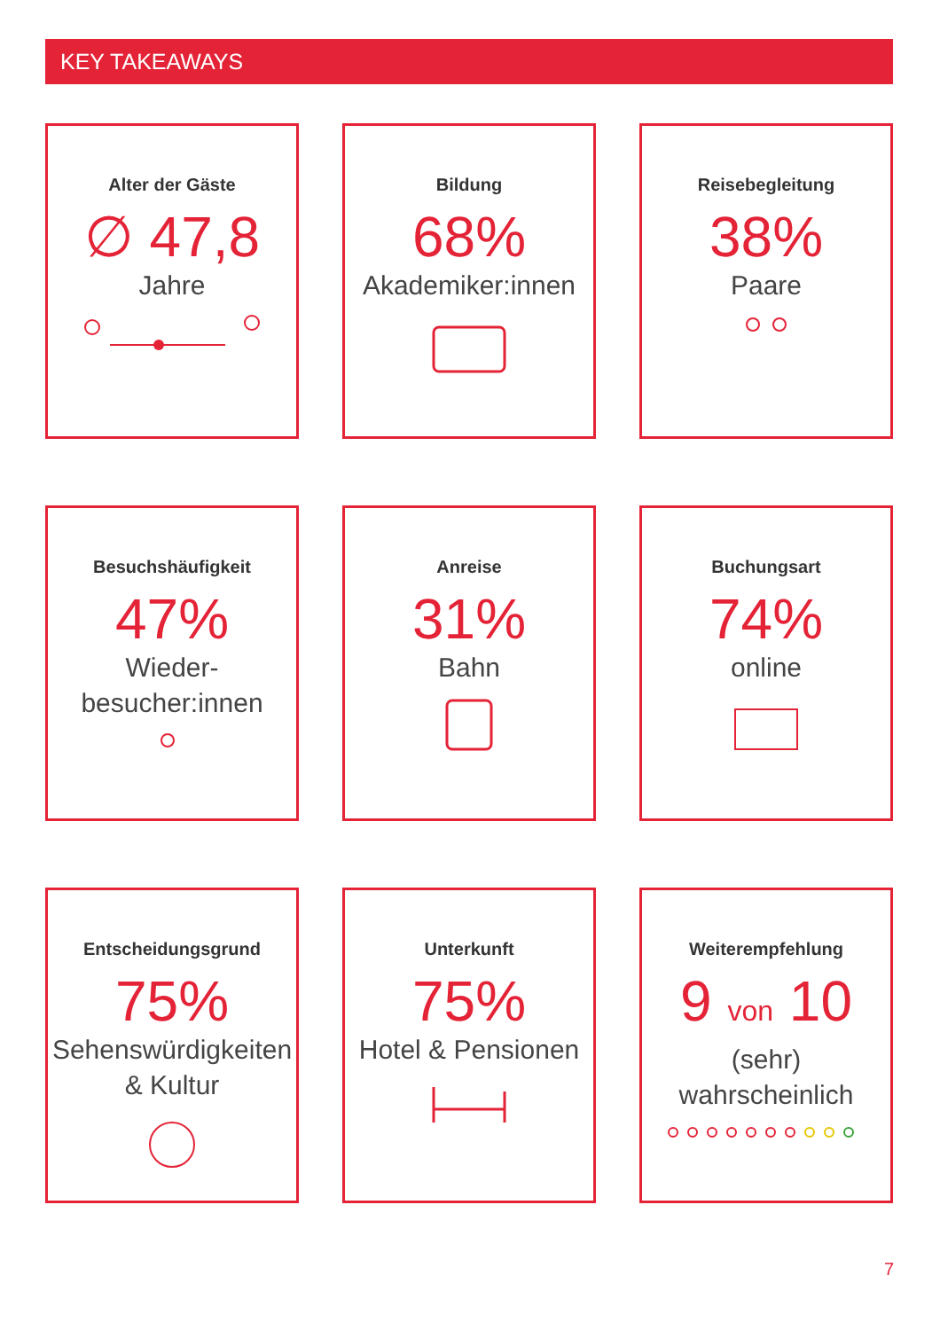KEY TAKEAWAYS
Alter der Gäste
∅ 47,8
Jahre
Bildung
68%
Akademiker:innen
Reisebegleitung
38%
Paare
Besuchshäufigkeit
47%
Wieder-
besucher:innen
Anreise
31%
Bahn
Buchungsart
74%
online
Entscheidungsgrund
75%
Sehenswürdigkeiten
& Kultur
Unterkunft
75%
Hotel & Pensionen
Weiterempfehlung
9 von 10
(sehr) wahrscheinlich
7